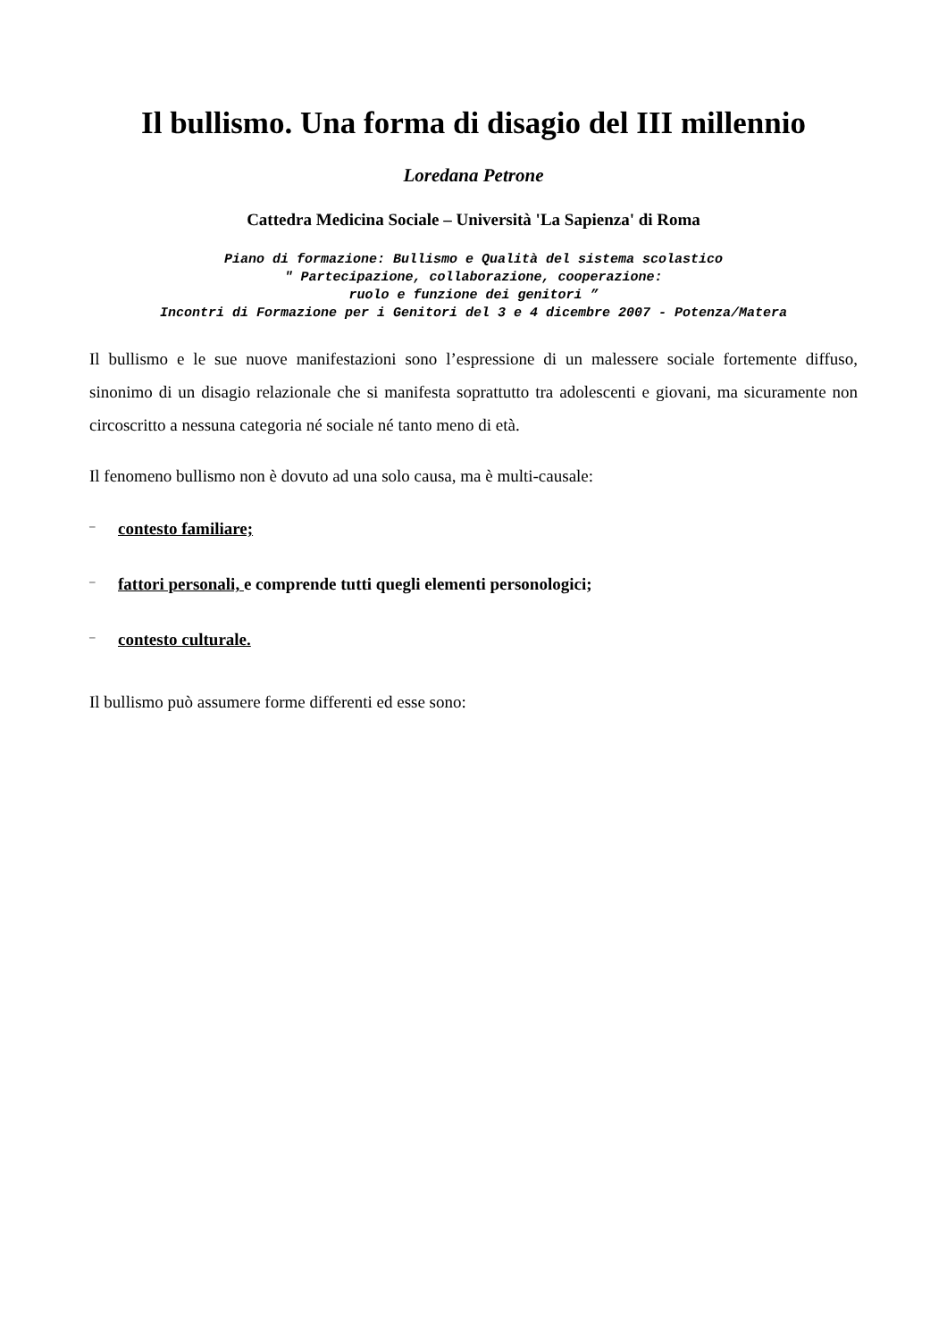Il bullismo. Una forma di disagio del III millennio
Loredana Petrone
Cattedra Medicina Sociale – Università 'La Sapienza' di Roma
Piano di formazione: Bullismo e Qualità del sistema scolastico
" Partecipazione, collaborazione, cooperazione:
ruolo e funzione dei genitori ”
Incontri di Formazione per i Genitori del 3 e 4 dicembre 2007 - Potenza/Matera
Il bullismo e le sue nuove manifestazioni sono l’espressione di un malessere sociale fortemente diffuso, sinonimo di un disagio relazionale che si manifesta soprattutto tra adolescenti e giovani, ma sicuramente non circoscritto a nessuna categoria né sociale né tanto meno di età.
Il fenomeno bullismo non è dovuto ad una solo causa, ma è multi-causale:
– contesto familiare;
– fattori personali, e comprende tutti quegli elementi personologici;
– contesto culturale.
Il bullismo può assumere forme differenti ed esse sono: